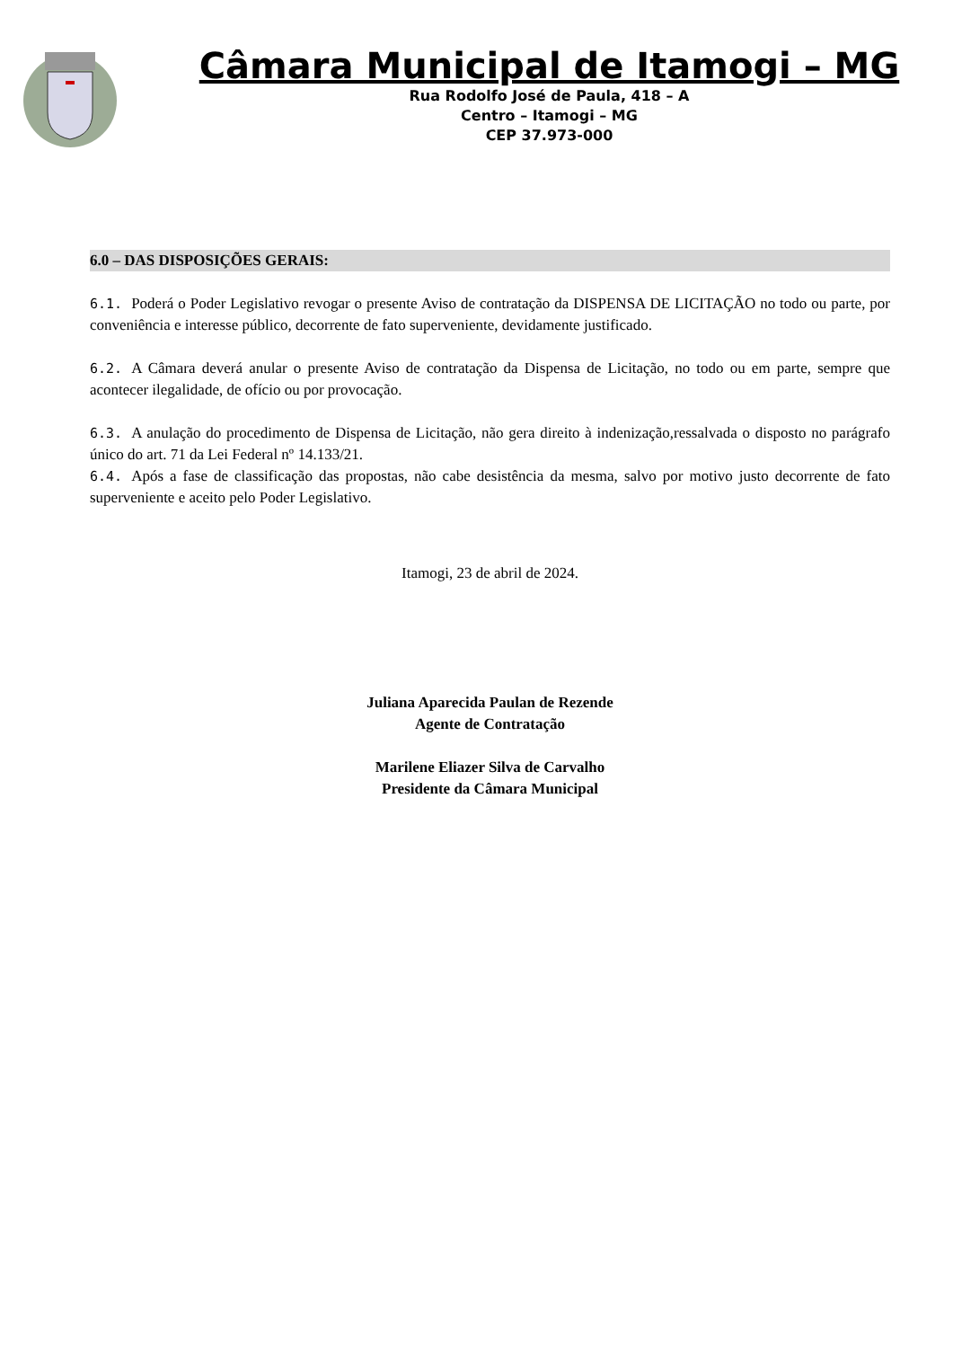Câmara Municipal de Itamogi – MG
Rua Rodolfo José de Paula, 418 – A
Centro – Itamogi – MG
CEP 37.973-000
6.0 – DAS DISPOSIÇÕES GERAIS:
6.1. Poderá o Poder Legislativo revogar o presente Aviso de contratação da DISPENSA DE LICITAÇÃO no todo ou parte, por conveniência e interesse público, decorrente de fato superveniente, devidamente justificado.
6.2. A Câmara deverá anular o presente Aviso de contratação da Dispensa de Licitação, no todo ou em parte, sempre que acontecer ilegalidade, de ofício ou por provocação.
6.3. A anulação do procedimento de Dispensa de Licitação, não gera direito à indenização,ressalvada o disposto no parágrafo único do art. 71 da Lei Federal nº 14.133/21.
6.4. Após a fase de classificação das propostas, não cabe desistência da mesma, salvo por motivo justo decorrente de fato superveniente e aceito pelo Poder Legislativo.
Itamogi, 23 de abril de 2024.
Juliana Aparecida Paulan de Rezende
Agente de Contratação
Marilene Eliazer Silva de Carvalho
Presidente da Câmara Municipal